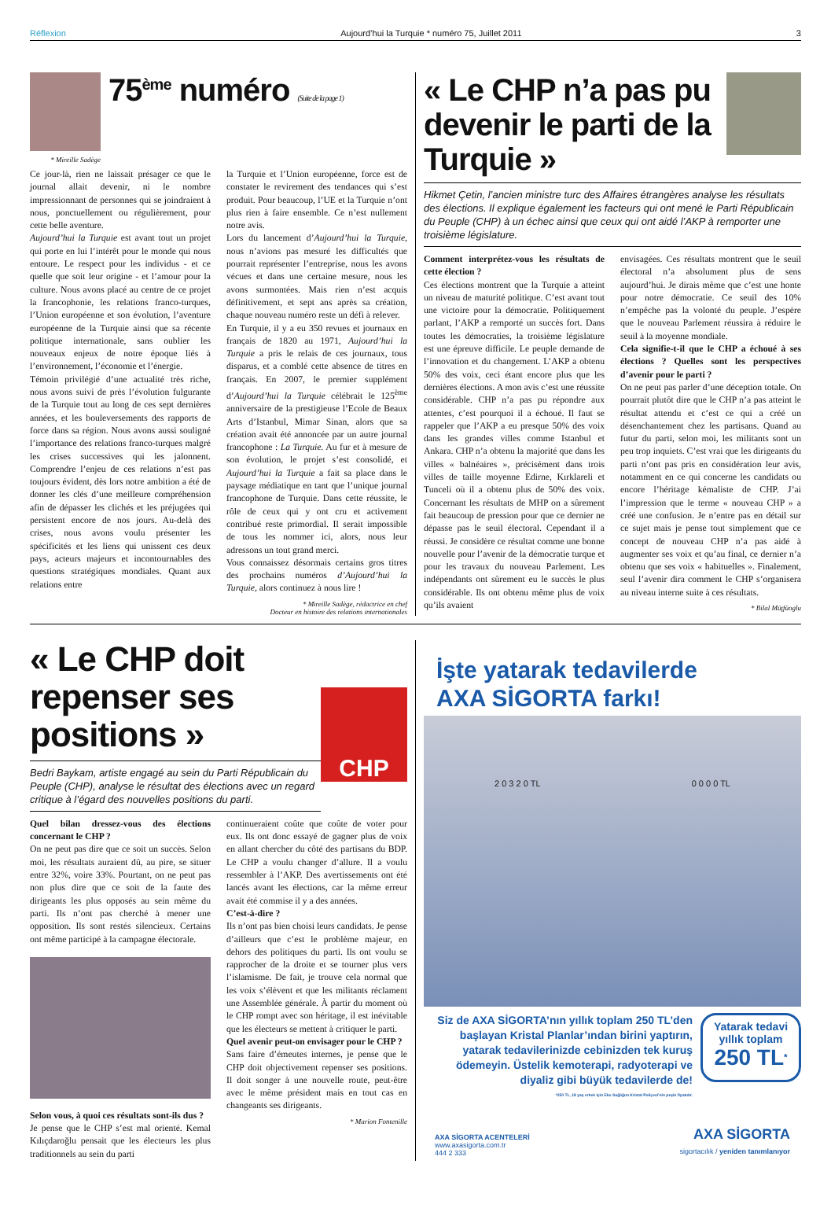Réflexion Aujourd’hui la Turquie * numéro 75, Juillet 2011 3
* Mireille Sadège
75<sup>ème</sup> numéro (Suite de la page 1)
Ce jour-là, rien ne laissait présager ce que le journal allait devenir, ni le nombre impressionnant de personnes qui se joindraient à nous, ponctuellement ou régulièrement, pour cette belle aventure.
Aujourd’hui la Turquie est avant tout un projet qui porte en lui l’intérêt pour le monde qui nous entoure. Le respect pour les individus - et ce quelle que soit leur origine - et l’amour pour la culture. Nous avons placé au centre de ce projet la francophonie, les relations franco-turques, l’Union européenne et son évolution, l’aventure européenne de la Turquie ainsi que sa récente politique internationale, sans oublier les nouveaux enjeux de notre époque liés à l’environnement, l’économie et l’énergie.
Témoin privilégié d’une actualité très riche, nous avons suivi de près l’évolution fulgurante de la Turquie tout au long de ces sept dernières années, et les bouleversements des rapports de force dans sa région. Nous avons aussi souligné l’importance des relations franco-turques malgré les crises successives qui les jalonnent. Comprendre l’enjeu de ces relations n’est pas toujours évident, dès lors notre ambition a été de donner les clés d’une meilleure compréhension afin de dépasser les clichés et les préjugées qui persistent encore de nos jours. Au-delà des crises, nous avons voulu présenter les spécificités et les liens qui unissent ces deux pays, acteurs majeurs et incontournables des questions stratégiques mondiales. Quant aux relations entre
la Turquie et l’Union européenne, force est de constater le revirement des tendances qui s’est produit. Pour beaucoup, l’UE et la Turquie n’ont plus rien à faire ensemble. Ce n’est nullement notre avis.
Lors du lancement d’Aujourd’hui la Turquie, nous n’avions pas mesuré les difficultés que pourrait représenter l’entreprise, nous les avons vécues et dans une certaine mesure, nous les avons surmontées. Mais rien n’est acquis définitivement, et sept ans après sa création, chaque nouveau numéro reste un défi à relever.
En Turquie, il y a eu 350 revues et journaux en français de 1820 au 1971, Aujourd’hui la Turquie a pris le relais de ces journaux, tous disparus, et a comblé cette absence de titres en français. En 2007, le premier supplément d’Aujourd’hui la Turquie célébrait le 125<sup>ème</sup> anniversaire de la prestigieuse l’Ecole de Beaux Arts d’Istanbul, Mimar Sinan, alors que sa création avait été annoncée par un autre journal francophone : La Turquie. Au fur et à mesure de son évolution, le projet s’est consolidé, et Aujourd’hui la Turquie a fait sa place dans le paysage médiatique en tant que l’unique journal francophone de Turquie. Dans cette réussite, le rôle de ceux qui y ont cru et activement contribué reste primordial. Il serait impossible de tous les nommer ici, alors, nous leur adressons un tout grand merci.
Vous connaissez désormais certains gros titres des prochains numéros d’Aujourd’hui la Turquie, alors continuez à nous lire !
* Mireille Sadège, rédactrice en chef
Docteur en histoire des relations internationales
« Le CHP n’a pas pu devenir le parti de la Turquie »
Hikmet Çetin, l’ancien ministre turc des Affaires étrangères analyse les résultats des élections. Il explique également les facteurs qui ont mené le Parti Républicain du Peuple (CHP) à un échec ainsi que ceux qui ont aidé l’AKP à remporter une troisième législature.
Comment interprétez-vous les résultats de cette élection ?
Ces élections montrent que la Turquie a atteint un niveau de maturité politique. C’est avant tout une victoire pour la démocratie. Politiquement parlant, l’AKP a remporté un succès fort. Dans toutes les démocraties, la troisième législature est une épreuve difficile. Le peuple demande de l’innovation et du changement. L’AKP a obtenu 50% des voix, ceci étant encore plus que les dernières élections. A mon avis c’est une réussite considérable. CHP n’a pas pu répondre aux attentes, c’est pourquoi il a échoué. Il faut se rappeler que l’AKP a eu presque 50% des voix dans les grandes villes comme Istanbul et Ankara. CHP n’a obtenu la majorité que dans les villes « balnéaires », précisément dans trois villes de taille moyenne Edirne, Kırklareli et Tunceli où il a obtenu plus de 50% des voix. Concernant les résultats de MHP on a sûrement fait beaucoup de pression pour que ce dernier ne dépasse pas le seuil électoral. Cependant il a réussi. Je considère ce résultat comme une bonne nouvelle pour l’avenir de la démocratie turque et pour les travaux du nouveau Parlement. Les indépendants ont sûrement eu le succès le plus considérable. Ils ont obtenu même plus de voix qu’ils avaient
envisagées. Ces résultats montrent que le seuil électoral n’a absolument plus de sens aujourd’hui. Je dirais même que c’est une honte pour notre démocratie. Ce seuil des 10% n’empêche pas la volonté du peuple. J’espère que le nouveau Parlement réussira à réduire le seuil à la moyenne mondiale.
Cela signifie-t-il que le CHP a échoué à ses élections ? Quelles sont les perspectives d’avenir pour le parti ?
On ne peut pas parler d’une déception totale. On pourrait plutôt dire que le CHP n’a pas atteint le résultat attendu et c’est ce qui a créé un désenchantement chez les partisans. Quand au futur du parti, selon moi, les militants sont un peu trop inquiets. C’est vrai que les dirigeants du parti n’ont pas pris en considération leur avis, notamment en ce qui concerne les candidats ou encore l’héritage kémaliste de CHP. J’ai l’impression que le terme « nouveau CHP » a créé une confusion. Je n’entre pas en détail sur ce sujet mais je pense tout simplement que ce concept de nouveau CHP n’a pas aidé à augmenter ses voix et qu’au final, ce dernier n’a obtenu que ses voix « habituelles ». Finalement, seul l’avenir dira comment le CHP s’organisera au niveau interne suite à ces résultats.
* Bilal Müţfüoglu
« Le CHP doit repenser ses positions »
Bedri Baykam, artiste engagé au sein du Parti Républicain du Peuple (CHP), analyse le résultat des élections avec un regard critique à l’égard des nouvelles positions du parti.
CHP
Quel bilan dressez-vous des élections concernant le CHP ?
On ne peut pas dire que ce soit un succès. Selon moi, les résultats auraient dû, au pire, se situer entre 32%, voire 33%. Pourtant, on ne peut pas non plus dire que ce soit de la faute des dirigeants les plus opposés au sein même du parti. Ils n’ont pas cherché à mener une opposition. Ils sont restés silencieux. Certains ont même participé à la campagne électorale.
Selon vous, à quoi ces résultats sont-ils dus ?
Je pense que le CHP s’est mal orienté. Kemal Kılıçdaroğlu pensait que les électeurs les plus traditionnels au sein du parti
continueraient coûte que coûte de voter pour eux. Ils ont donc essayé de gagner plus de voix en allant chercher du côté des partisans du BDP. Le CHP a voulu changer d’allure. Il a voulu ressembler à l’AKP. Des avertissements ont été lancés avant les élections, car la même erreur avait été commise il y a des années.
C’est-à-dire ?
Ils n’ont pas bien choisi leurs candidats. Je pense d’ailleurs que c’est le problème majeur, en dehors des politiques du parti. Ils ont voulu se rapprocher de la droite et se tourner plus vers l’islamisme. De fait, je trouve cela normal que les voix s’élèvent et que les militants réclament une Assemblée générale. À partir du moment où le CHP rompt avec son héritage, il est inévitable que les électeurs se mettent à critiquer le parti.
Quel avenir peut-on envisager pour le CHP ?
Sans faire d’émeutes internes, je pense que le CHP doit objectivement repenser ses positions. Il doit songer à une nouvelle route, peut-être avec le même président mais en tout cas en changeants ses dirigeants.
* Marion Fontenille
İşte yatarak tedavilerde
AXA SİGORTA farkı!
2 0 3 2 0 TL 0 0 0 0 TL
Siz de AXA SİGORTA’nın yıllık toplam 250 TL’den başlayan Kristal Planlar’ından birini yaptırın, yatarak tedavilerinizde cebinizden tek kuruş ödemeyin. Üstelik kemoterapi, radyoterapi ve diyaliz gibi büyük tedavilerde de!
*250 TL, 18 yaş erkek için Eko Sağlığım Kristal Poliçesi’nin peşin fiyatıdır.
Yatarak tedavi yıllık toplam
250 TL<sup>*</sup>
AXA SİGORTA ACENTELERİ
www.axasigorta.com.tr
444 2 333
AXA SİGORTA
sigortacılık / yeniden tanımlanıyor